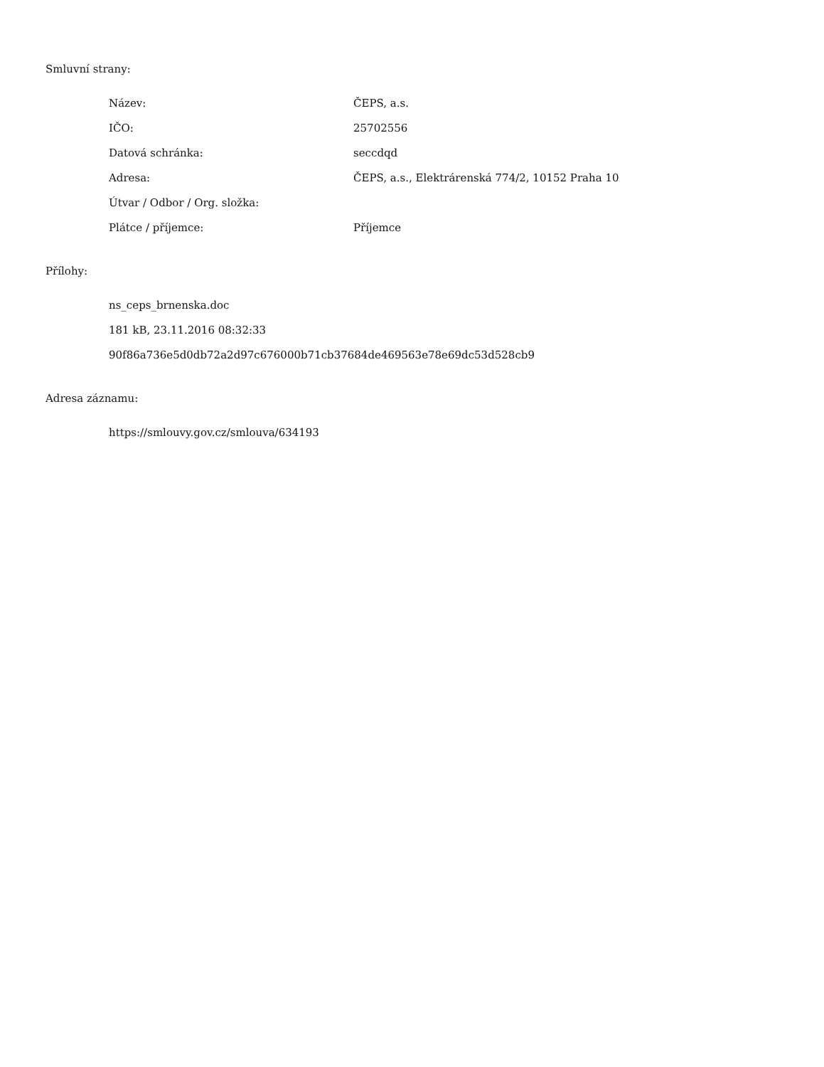Smluvní strany:
| Název: | ČEPS, a.s. |
| IČO: | 25702556 |
| Datová schránka: | seccdqd |
| Adresa: | ČEPS, a.s., Elektrárenská 774/2, 10152 Praha 10 |
| Útvar / Odbor / Org. složka: | |
| Plátce / příjemce: | Příjemce |
Přílohy:
ns_ceps_brnenska.doc
181 kB, 23.11.2016 08:32:33
90f86a736e5d0db72a2d97c676000b71cb37684de469563e78e69dc53d528cb9
Adresa záznamu:
https://smlouvy.gov.cz/smlouva/634193